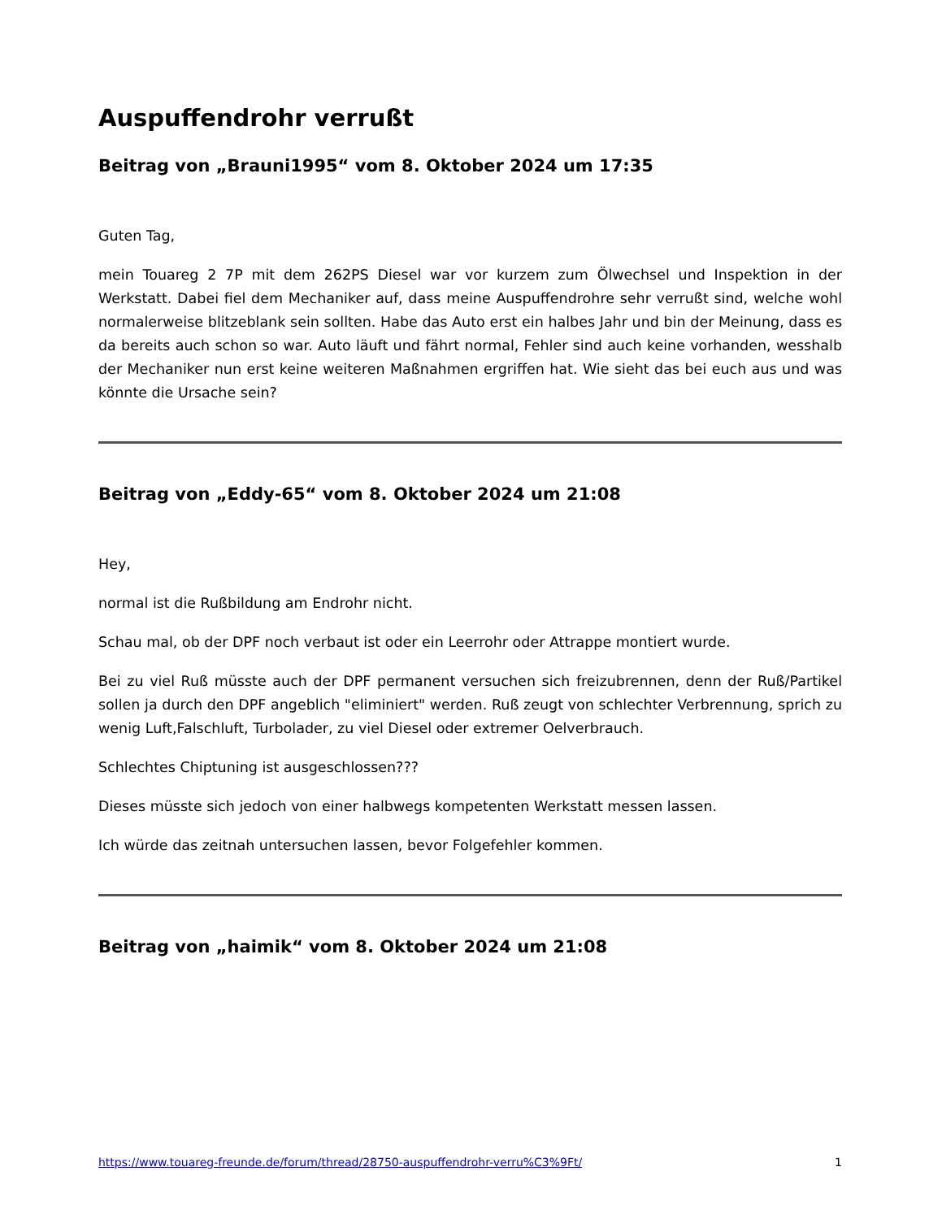Auspuffendrohr verrußt
Beitrag von „Brauni1995“ vom 8. Oktober 2024 um 17:35
Guten Tag,
mein Touareg 2 7P mit dem 262PS Diesel war vor kurzem zum Ölwechsel und Inspektion in der Werkstatt. Dabei fiel dem Mechaniker auf, dass meine Auspuffendrohre sehr verrußt sind, welche wohl normalerweise blitzeblank sein sollten. Habe das Auto erst ein halbes Jahr und bin der Meinung, dass es da bereits auch schon so war. Auto läuft und fährt normal, Fehler sind auch keine vorhanden, wesshalb der Mechaniker nun erst keine weiteren Maßnahmen ergriffen hat. Wie sieht das bei euch aus und was könnte die Ursache sein?
Beitrag von „Eddy-65“ vom 8. Oktober 2024 um 21:08
Hey,
normal ist die Rußbildung am Endrohr nicht.
Schau mal, ob der DPF noch verbaut ist oder ein Leerrohr oder Attrappe montiert wurde.
Bei zu viel Ruß müsste auch der DPF permanent versuchen sich freizubrennen, denn der Ruß/Partikel sollen ja durch den DPF angeblich "eliminiert" werden. Ruß zeugt von schlechter Verbrennung, sprich zu wenig Luft,Falschluft, Turbolader, zu viel Diesel oder extremer Oelverbrauch.
Schlechtes Chiptuning ist ausgeschlossen???
Dieses müsste sich jedoch von einer halbwegs kompetenten Werkstatt messen lassen.
Ich würde das zeitnah untersuchen lassen, bevor Folgefehler kommen.
Beitrag von „haimik“ vom 8. Oktober 2024 um 21:08
https://www.touareg-freunde.de/forum/thread/28750-auspuffendrohr-verru%C3%9Ft/ 1